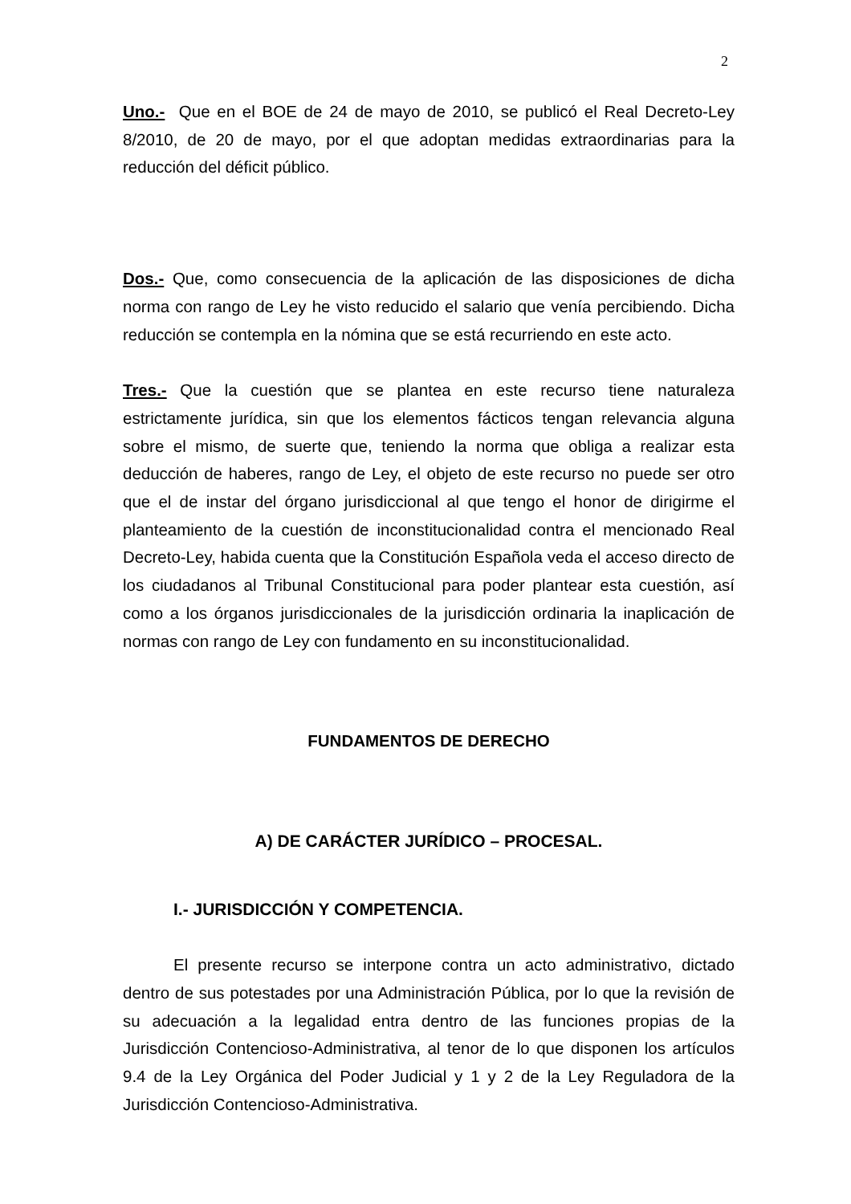2
Uno.- Que en el BOE de 24 de mayo de 2010, se publicó el Real Decreto-Ley 8/2010, de 20 de mayo, por el que adoptan medidas extraordinarias para la reducción del déficit público.
Dos.- Que, como consecuencia de la aplicación de las disposiciones de dicha norma con rango de Ley he visto reducido el salario que venía percibiendo. Dicha reducción se contempla en la nómina que se está recurriendo en este acto.
Tres.- Que la cuestión que se plantea en este recurso tiene naturaleza estrictamente jurídica, sin que los elementos fácticos tengan relevancia alguna sobre el mismo, de suerte que, teniendo la norma que obliga a realizar esta deducción de haberes, rango de Ley, el objeto de este recurso no puede ser otro que el de instar del órgano jurisdiccional al que tengo el honor de dirigirme el planteamiento de la cuestión de inconstitucionalidad contra el mencionado Real Decreto-Ley, habida cuenta que la Constitución Española veda el acceso directo de los ciudadanos al Tribunal Constitucional para poder plantear esta cuestión, así como a los órganos jurisdiccionales de la jurisdicción ordinaria la inaplicación de normas con rango de Ley con fundamento en su inconstitucionalidad.
FUNDAMENTOS DE DERECHO
A) DE CARÁCTER JURÍDICO – PROCESAL.
I.- JURISDICCIÓN Y COMPETENCIA.
El presente recurso se interpone contra un acto administrativo, dictado dentro de sus potestades por una Administración Pública, por lo que la revisión de su adecuación a la legalidad entra dentro de las funciones propias de la Jurisdicción Contencioso-Administrativa, al tenor de lo que disponen los artículos 9.4 de la Ley Orgánica del Poder Judicial y 1 y 2 de la Ley Reguladora de la Jurisdicción Contencioso-Administrativa.